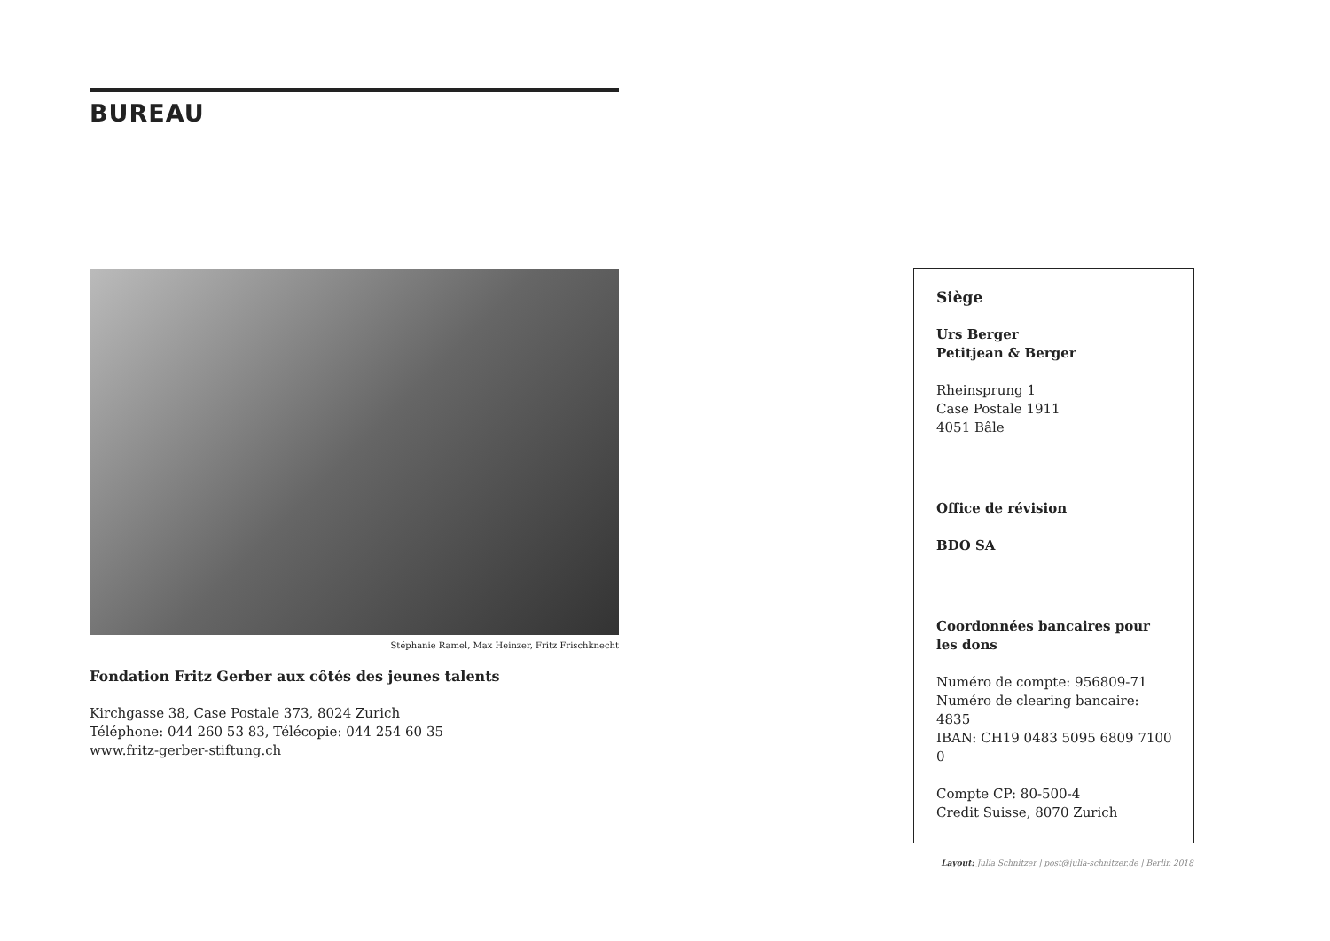BUREAU
Stéphanie Ramel, Max Heinzer, Fritz Frischknecht
Fondation Fritz Gerber aux côtés des jeunes talents
Kirchgasse 38, Case Postale 373, 8024 Zurich
Téléphone: 044 260 53 83, Télécopie: 044 254 60 35
www.fritz-gerber-stiftung.ch
Siège
Urs Berger
Petitjean & Berger
Rheinsprung 1
Case Postale 1911
4051 Bâle
Office de révision
BDO SA
Coordonnées bancaires pour les dons
Numéro de compte: 956809-71
Numéro de clearing bancaire: 4835
IBAN: CH19 0483 5095 6809 7100 0
Compte CP: 80-500-4
Credit Suisse, 8070 Zurich
Layout: Julia Schnitzer | post@julia-schnitzer.de | Berlin 2018